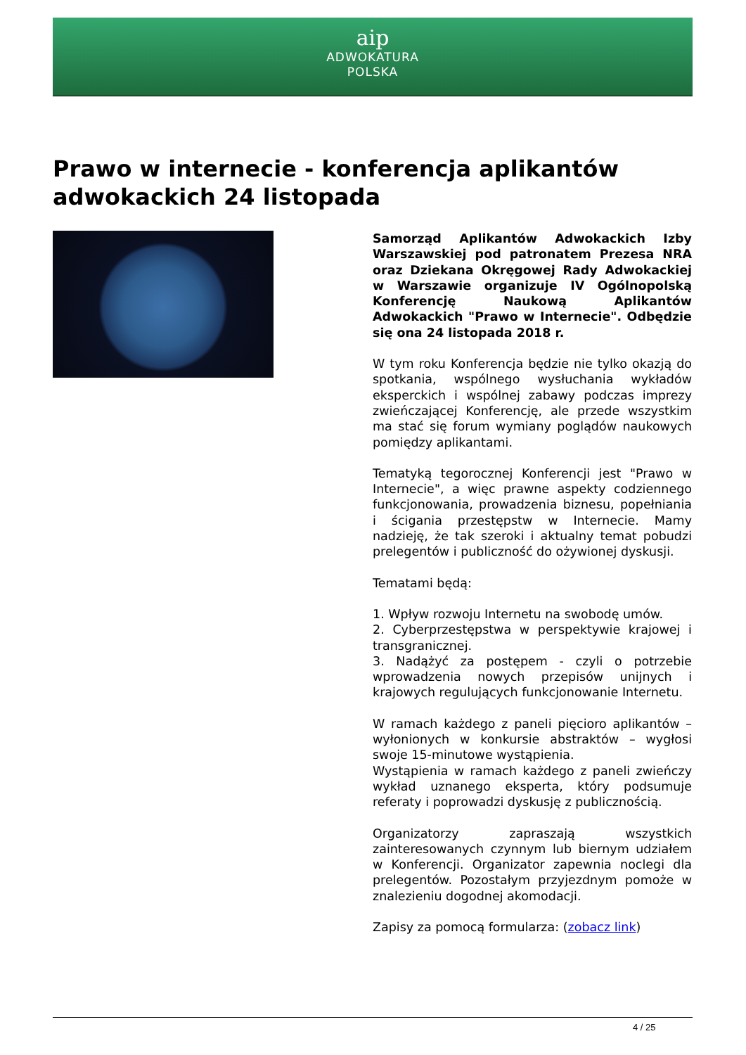aip
ADWOKATURA
POLSKA
Prawo w internecie - konferencja aplikantów adwokackich 24 listopada
Samorząd Aplikantów Adwokackich Izby Warszawskiej pod patronatem Prezesa NRA oraz Dziekana Okręgowej Rady Adwokackiej w Warszawie organizuje IV Ogólnopolską Konferencję Naukową Aplikantów Adwokackich "Prawo w Internecie". Odbędzie się ona 24 listopada 2018 r.
W tym roku Konferencja będzie nie tylko okazją do spotkania, wspólnego wysłuchania wykładów eksperckich i wspólnej zabawy podczas imprezy zwieńczającej Konferencję, ale przede wszystkim ma stać się forum wymiany poglądów naukowych pomiędzy aplikantami.
Tematyką tegorocznej Konferencji jest "Prawo w Internecie", a więc prawne aspekty codziennego funkcjonowania, prowadzenia biznesu, popełniania i ścigania przestępstw w Internecie. Mamy nadzieję, że tak szeroki i aktualny temat pobudzi prelegentów i publiczność do ożywionej dyskusji.
Tematami będą:
1. Wpływ rozwoju Internetu na swobodę umów.
2. Cyberprzestępstwa w perspektywie krajowej i transgranicznej.
3. Nadążyć za postępem - czyli o potrzebie wprowadzenia nowych przepisów unijnych i krajowych regulujących funkcjonowanie Internetu.
W ramach każdego z paneli pięcioro aplikantów – wyłonionych w konkursie abstraktów – wygłosi swoje 15-minutowe wystąpienia.
Wystąpienia w ramach każdego z paneli zwieńczy wykład uznanego eksperta, który podsumuje referaty i poprowadzi dyskusję z publicznością.
Organizatorzy zapraszają wszystkich zainteresowanych czynnym lub biernym udziałem w Konferencji. Organizator zapewnia noclegi dla prelegentów. Pozostałym przyjezdnym pomoże w znalezieniu dogodnej akomodacji.
Zapisy za pomocą formularza: (zobacz link)
4 / 25